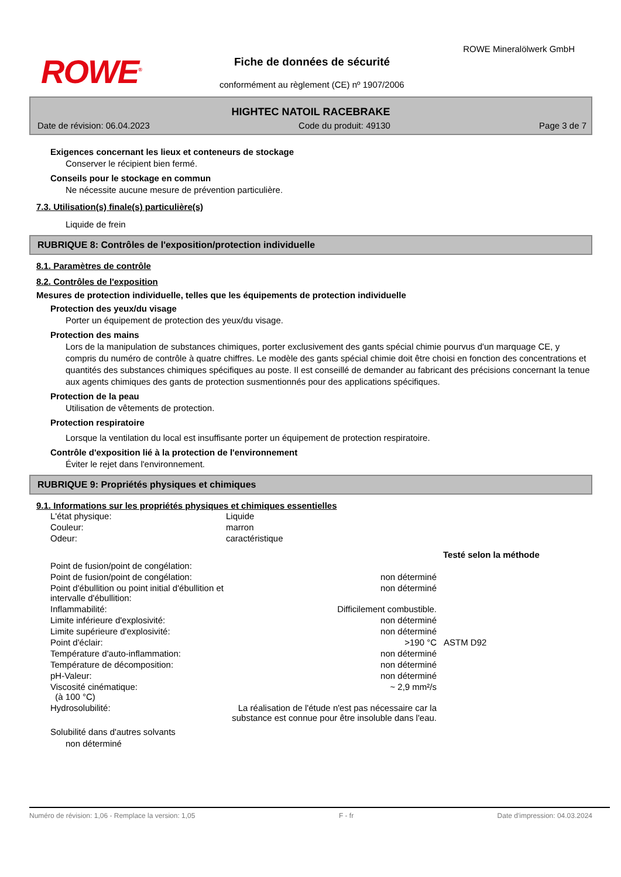ROWE<sup>®</sup> Fiche de données de sécurité
conformément au règlement (CE) nº 1907/2006
ROWE Mineralölwerk GmbH
HIGHTEC NATOIL RACEBRAKE
Date de révision: 06.04.2023 Code du produit: 49130 Page 3 de 7
Exigences concernant les lieux et conteneurs de stockage
Conserver le récipient bien fermé.
Conseils pour le stockage en commun
Ne nécessite aucune mesure de prévention particulière.
7.3. Utilisation(s) finale(s) particulière(s)
Liquide de frein
RUBRIQUE 8: Contrôles de l'exposition/protection individuelle
8.1. Paramètres de contrôle
8.2. Contrôles de l'exposition
Mesures de protection individuelle, telles que les équipements de protection individuelle
Protection des yeux/du visage
Porter un équipement de protection des yeux/du visage.
Protection des mains
Lors de la manipulation de substances chimiques, porter exclusivement des gants spécial chimie pourvus d'un marquage CE, y compris du numéro de contrôle à quatre chiffres. Le modèle des gants spécial chimie doit être choisi en fonction des concentrations et quantités des substances chimiques spécifiques au poste. Il est conseillé de demander au fabricant des précisions concernant la tenue aux agents chimiques des gants de protection susmentionnés pour des applications spécifiques.
Protection de la peau
Utilisation de vêtements de protection.
Protection respiratoire
Lorsque la ventilation du local est insuffisante porter un équipement de protection respiratoire.
Contrôle d'exposition lié à la protection de l'environnement
Éviter le rejet dans l'environnement.
RUBRIQUE 9: Propriétés physiques et chimiques
9.1. Informations sur les propriétés physiques et chimiques essentielles
| L'état physique: | Liquide | |
| Couleur: | marron | |
| Odeur: | caractéristique | |
| | | Testé selon la méthode |
| Point de fusion/point de congélation: | | |
| Point de fusion/point de congélation: | non déterminé | |
| Point d'ébullition ou point initial d'ébullition et intervalle d'ébullition: | non déterminé | |
| Inflammabilité: | Difficilement combustible. | |
| Limite inférieure d'explosivité: | non déterminé | |
| Limite supérieure d'explosivité: | non déterminé | |
| Point d'éclair: | >190 °C | ASTM D92 |
| Température d'auto-inflammation: | non déterminé | |
| Température de décomposition: | non déterminé | |
| pH-Valeur: | non déterminé | |
| Viscosité cinématique: (à 100 °C) | ~ 2,9 mm²/s | |
| Hydrosolubilité: | La réalisation de l'étude n'est pas nécessaire car la substance est connue pour être insoluble dans l'eau. | |
Solubilité dans d'autres solvants
non déterminé
Numéro de révision: 1,06 - Remplace la version: 1,05 F - fr Date d'impression: 04.03.2024